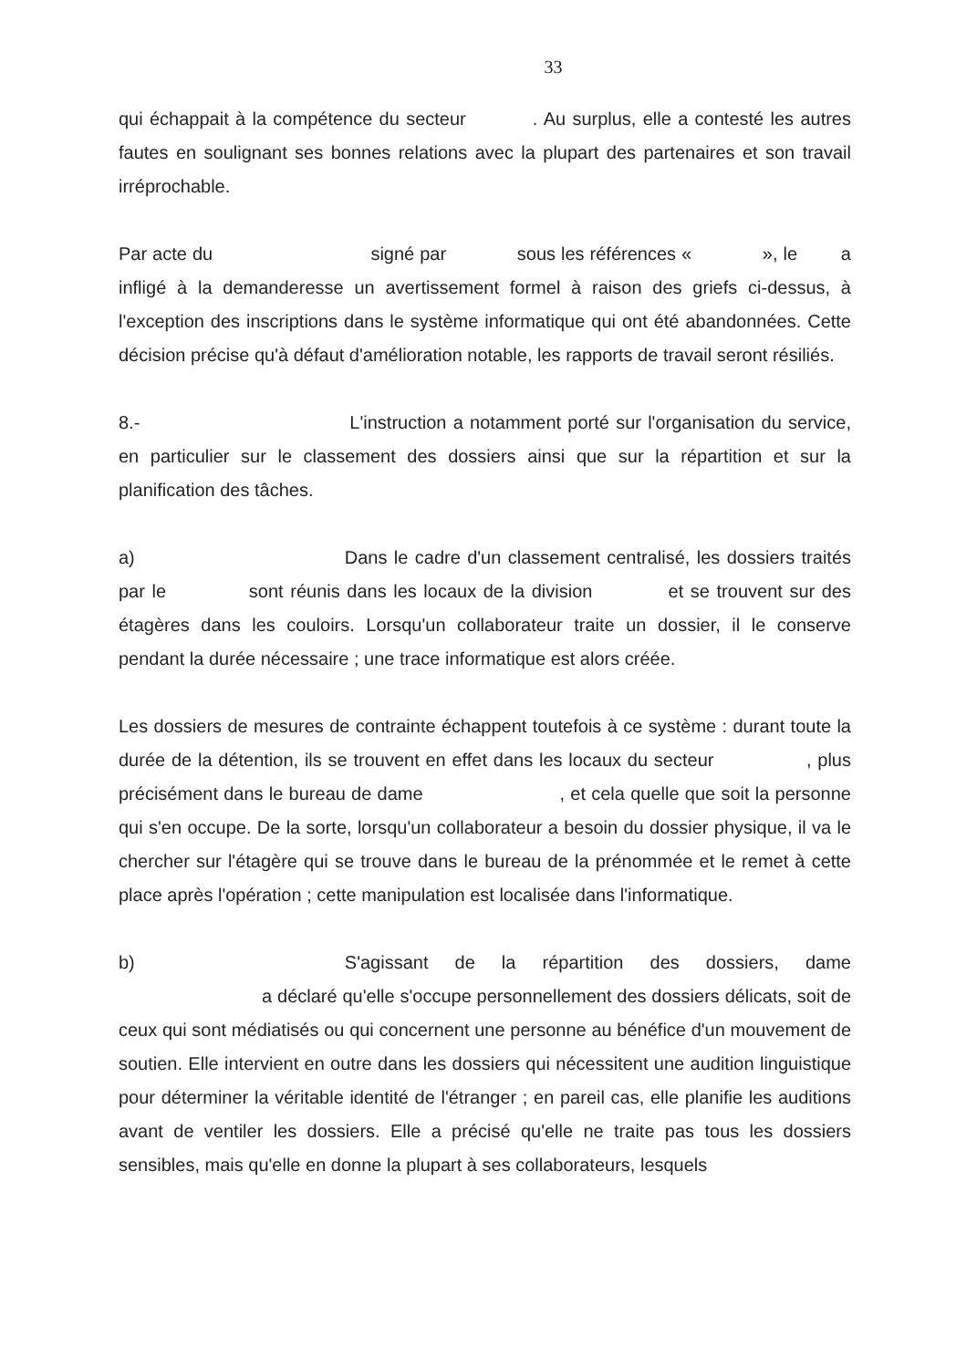33
qui échappait à la compétence du secteur . Au surplus, elle a contesté les autres fautes en soulignant ses bonnes relations avec la plupart des partenaires et son travail irréprochable.
Par acte du signé par sous les références « », le a infligé à la demanderesse un avertissement formel à raison des griefs ci-dessus, à l'exception des inscriptions dans le système informatique qui ont été abandonnées. Cette décision précise qu'à défaut d'amélioration notable, les rapports de travail seront résiliés.
8.- L'instruction a notamment porté sur l'organisation du service, en particulier sur le classement des dossiers ainsi que sur la répartition et sur la planification des tâches.
a) Dans le cadre d'un classement centralisé, les dossiers traités par le sont réunis dans les locaux de la division et se trouvent sur des étagères dans les couloirs. Lorsqu'un collaborateur traite un dossier, il le conserve pendant la durée nécessaire ; une trace informatique est alors créée.
Les dossiers de mesures de contrainte échappent toutefois à ce système : durant toute la durée de la détention, ils se trouvent en effet dans les locaux du secteur , plus précisément dans le bureau de dame , et cela quelle que soit la personne qui s'en occupe. De la sorte, lorsqu'un collaborateur a besoin du dossier physique, il va le chercher sur l'étagère qui se trouve dans le bureau de la prénommée et le remet à cette place après l'opération ; cette manipulation est localisée dans l'informatique.
b) S'agissant de la répartition des dossiers, dame a déclaré qu'elle s'occupe personnellement des dossiers délicats, soit de ceux qui sont médiatisés ou qui concernent une personne au bénéfice d'un mouvement de soutien. Elle intervient en outre dans les dossiers qui nécessitent une audition linguistique pour déterminer la véritable identité de l'étranger ; en pareil cas, elle planifie les auditions avant de ventiler les dossiers. Elle a précisé qu'elle ne traite pas tous les dossiers sensibles, mais qu'elle en donne la plupart à ses collaborateurs, lesquels